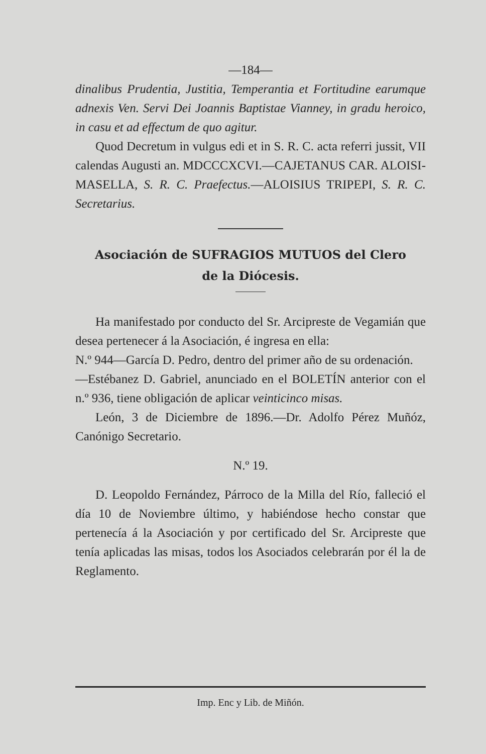—184—
dinalibus Prudentia, Justitia, Temperantia et Fortitudine earumque adnexis Ven. Servi Dei Joannis Baptistae Vianney, in gradu heroico, in casu et ad effectum de quo agitur.
Quod Decretum in vulgus edi et in S. R. C. acta referri jussit, VII calendas Augusti an. MDCCCXCVI.—CAJETANUS CAR. ALOISI-MASELLA, S. R. C. Praefectus.—ALOISIUS TRIPEPI, S. R. C. Secretarius.
Asociación de SUFRAGIOS MUTUOS del Clero
de la Diócesis.
Ha manifestado por conducto del Sr. Arcipreste de Vegamián que desea pertenecer á la Asociación, é ingresa en ella:
N.º 944—García D. Pedro, dentro del primer año de su ordenación.
—Estébanez D. Gabriel, anunciado en el BOLETÍN anterior con el n.º 936, tiene obligación de aplicar veinticinco misas.
León, 3 de Diciembre de 1896.—Dr. Adolfo Pérez Muñóz, Canónigo Secretario.
N.º 19.
D. Leopoldo Fernández, Párroco de la Milla del Río, falleció el día 10 de Noviembre último, y habiéndose hecho constar que pertenecía á la Asociación y por certificado del Sr. Arcipreste que tenía aplicadas las misas, todos los Asociados celebrarán por él la de Reglamento.
Imp. Enc y Lib. de Miñón.